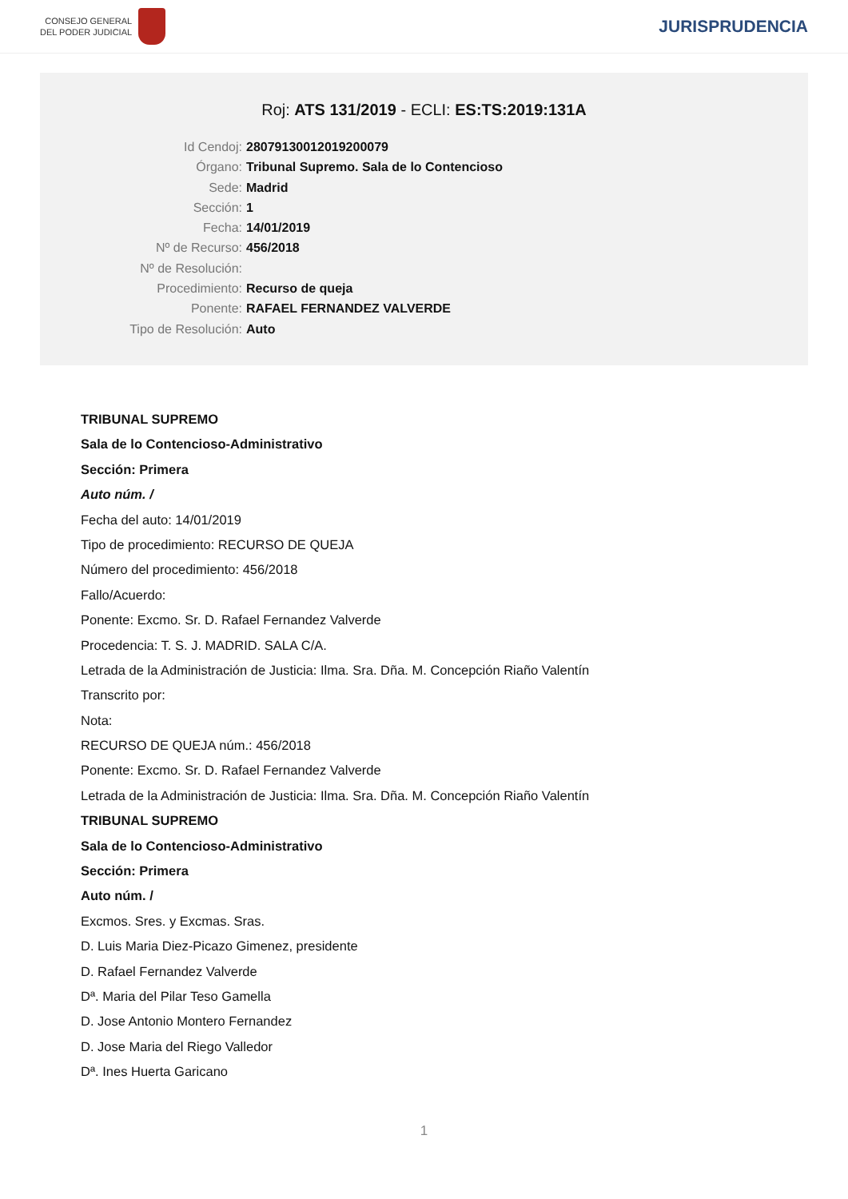CONSEJO GENERAL
DEL PODER JUDICIAL
JURISPRUDENCIA
Roj: ATS 131/2019 - ECLI: ES:TS:2019:131A
Id Cendoj: 28079130012019200079
Órgano: Tribunal Supremo. Sala de lo Contencioso
Sede: Madrid
Sección: 1
Fecha: 14/01/2019
Nº de Recurso: 456/2018
Nº de Resolución:
Procedimiento: Recurso de queja
Ponente: RAFAEL FERNANDEZ VALVERDE
Tipo de Resolución: Auto
TRIBUNAL SUPREMO
Sala de lo Contencioso-Administrativo
Sección: Primera
Auto núm. /
Fecha del auto: 14/01/2019
Tipo de procedimiento: RECURSO DE QUEJA
Número del procedimiento: 456/2018
Fallo/Acuerdo:
Ponente: Excmo. Sr. D. Rafael Fernandez Valverde
Procedencia: T. S. J. MADRID. SALA C/A.
Letrada de la Administración de Justicia: Ilma. Sra. Dña. M. Concepción Riaño Valentín
Transcrito por:
Nota:
RECURSO DE QUEJA núm.: 456/2018
Ponente: Excmo. Sr. D. Rafael Fernandez Valverde
Letrada de la Administración de Justicia: Ilma. Sra. Dña. M. Concepción Riaño Valentín
TRIBUNAL SUPREMO
Sala de lo Contencioso-Administrativo
Sección: Primera
Auto núm. /
Excmos. Sres. y Excmas. Sras.
D. Luis Maria Diez-Picazo Gimenez, presidente
D. Rafael Fernandez Valverde
Dª. Maria del Pilar Teso Gamella
D. Jose Antonio Montero Fernandez
D. Jose Maria del Riego Valledor
Dª. Ines Huerta Garicano
1